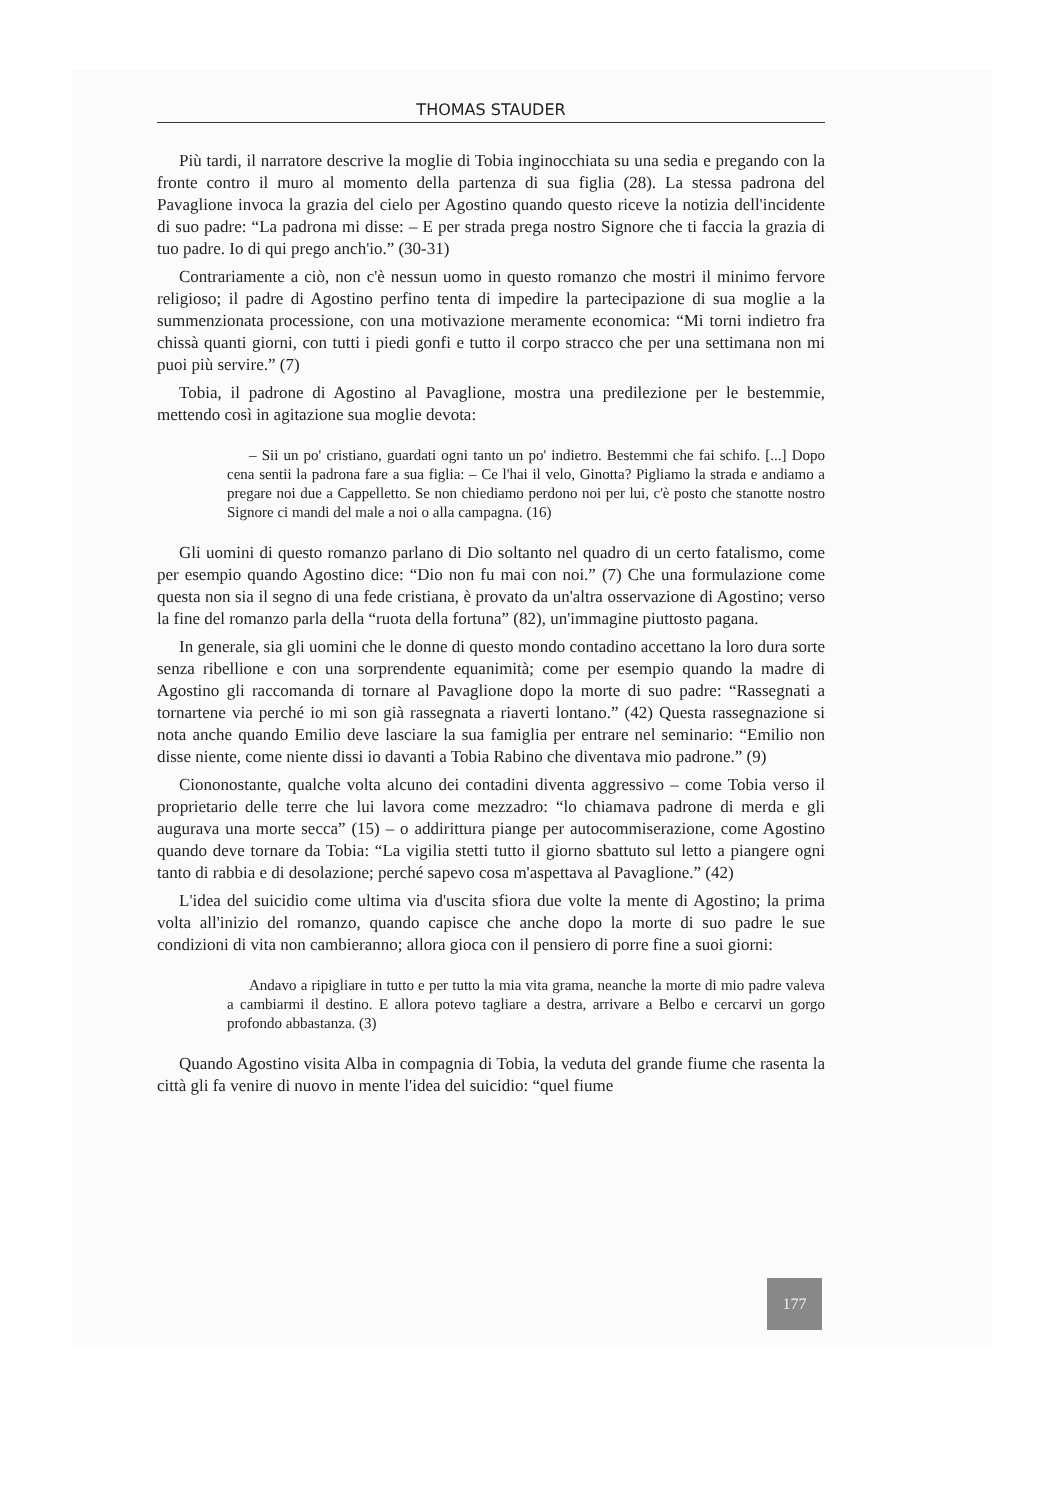THOMAS STAUDER
Più tardi, il narratore descrive la moglie di Tobia inginocchiata su una sedia e pregando con la fronte contro il muro al momento della partenza di sua figlia (28). La stessa padrona del Pavaglione invoca la grazia del cielo per Agostino quando questo riceve la notizia dell'incidente di suo padre: “La padrona mi disse: – E per strada prega nostro Signore che ti faccia la grazia di tuo padre. Io di qui prego anch'io.” (30-31)
Contrariamente a ciò, non c'è nessun uomo in questo romanzo che mostri il minimo fervore religioso; il padre di Agostino perfino tenta di impedire la partecipazione di sua moglie a la summenzionata processione, con una motivazione meramente economica: “Mi torni indietro fra chissà quanti giorni, con tutti i piedi gonfi e tutto il corpo stracco che per una settimana non mi puoi più servire.” (7)
Tobia, il padrone di Agostino al Pavaglione, mostra una predilezione per le bestemmie, mettendo così in agitazione sua moglie devota:
– Sii un po' cristiano, guardati ogni tanto un po' indietro. Bestemmi che fai schifo. [...] Dopo cena sentii la padrona fare a sua figlia: – Ce l'hai il velo, Ginotta? Pigliamo la strada e andiamo a pregare noi due a Cappelletto. Se non chiediamo perdono noi per lui, c'è posto che stanotte nostro Signore ci mandi del male a noi o alla campagna. (16)
Gli uomini di questo romanzo parlano di Dio soltanto nel quadro di un certo fatalismo, come per esempio quando Agostino dice: “Dio non fu mai con noi.” (7) Che una formulazione come questa non sia il segno di una fede cristiana, è provato da un'altra osservazione di Agostino; verso la fine del romanzo parla della “ruota della fortuna” (82), un'immagine piuttosto pagana.
In generale, sia gli uomini che le donne di questo mondo contadino accettano la loro dura sorte senza ribellione e con una sorprendente equanimità; come per esempio quando la madre di Agostino gli raccomanda di tornare al Pavaglione dopo la morte di suo padre: “Rassegnati a tornartene via perché io mi son già rassegnata a riaverti lontano.” (42) Questa rassegnazione si nota anche quando Emilio deve lasciare la sua famiglia per entrare nel seminario: “Emilio non disse niente, come niente dissi io davanti a Tobia Rabino che diventava mio padrone.” (9)
Ciononostante, qualche volta alcuno dei contadini diventa aggressivo – come Tobia verso il proprietario delle terre che lui lavora come mezzadro: “lo chiamava padrone di merda e gli augurava una morte secca” (15) – o addirittura piange per autocommiserazione, come Agostino quando deve tornare da Tobia: “La vigilia stetti tutto il giorno sbattuto sul letto a piangere ogni tanto di rabbia e di desolazione; perché sapevo cosa m'aspettava al Pavaglione.” (42)
L'idea del suicidio come ultima via d'uscita sfiora due volte la mente di Agostino; la prima volta all'inizio del romanzo, quando capisce che anche dopo la morte di suo padre le sue condizioni di vita non cambieranno; allora gioca con il pensiero di porre fine a suoi giorni:
Andavo a ripigliare in tutto e per tutto la mia vita grama, neanche la morte di mio padre valeva a cambiarmi il destino. E allora potevo tagliare a destra, arrivare a Belbo e cercarvi un gorgo profondo abbastanza. (3)
Quando Agostino visita Alba in compagnia di Tobia, la veduta del grande fiume che rasenta la città gli fa venire di nuovo in mente l'idea del suicidio: “quel fiume
177